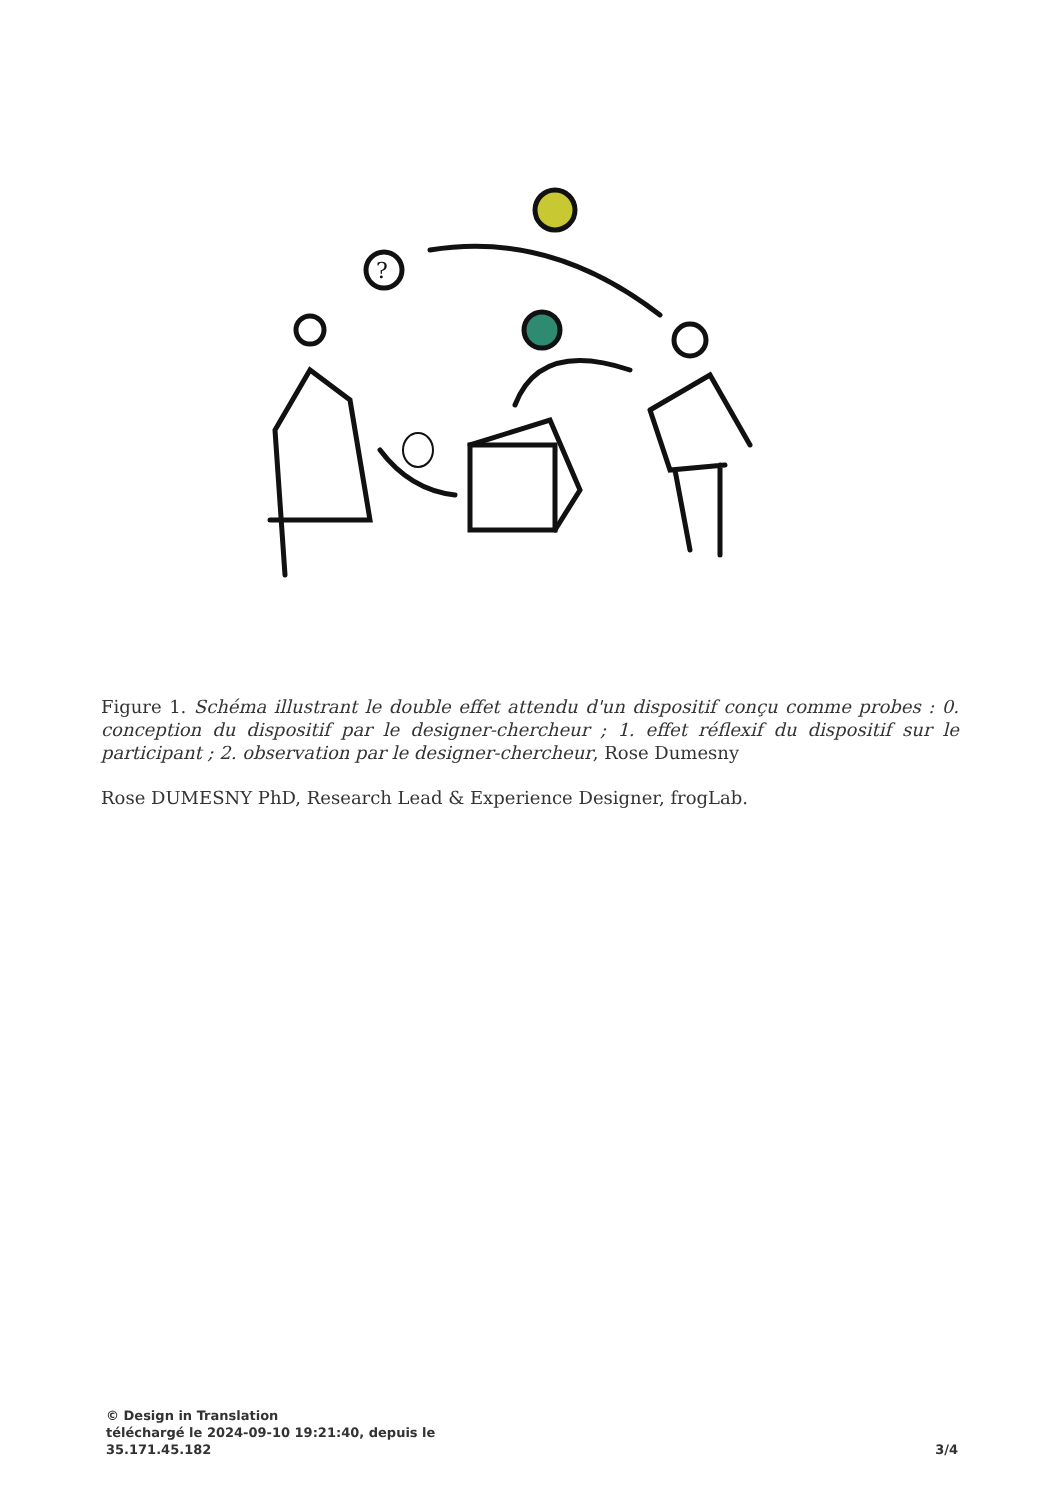?
Figure 1. Schéma illustrant le double effet attendu d'un dispositif conçu comme probes : 0. conception du dispositif par le designer-chercheur ; 1. effet réflexif du dispositif sur le participant ; 2. observation par le designer-chercheur, Rose Dumesny
Rose DUMESNY PhD, Research Lead & Experience Designer, frogLab.
© Design in Translation
téléchargé le 2024-09-10 19:21:40, depuis le
35.171.45.182
3/4